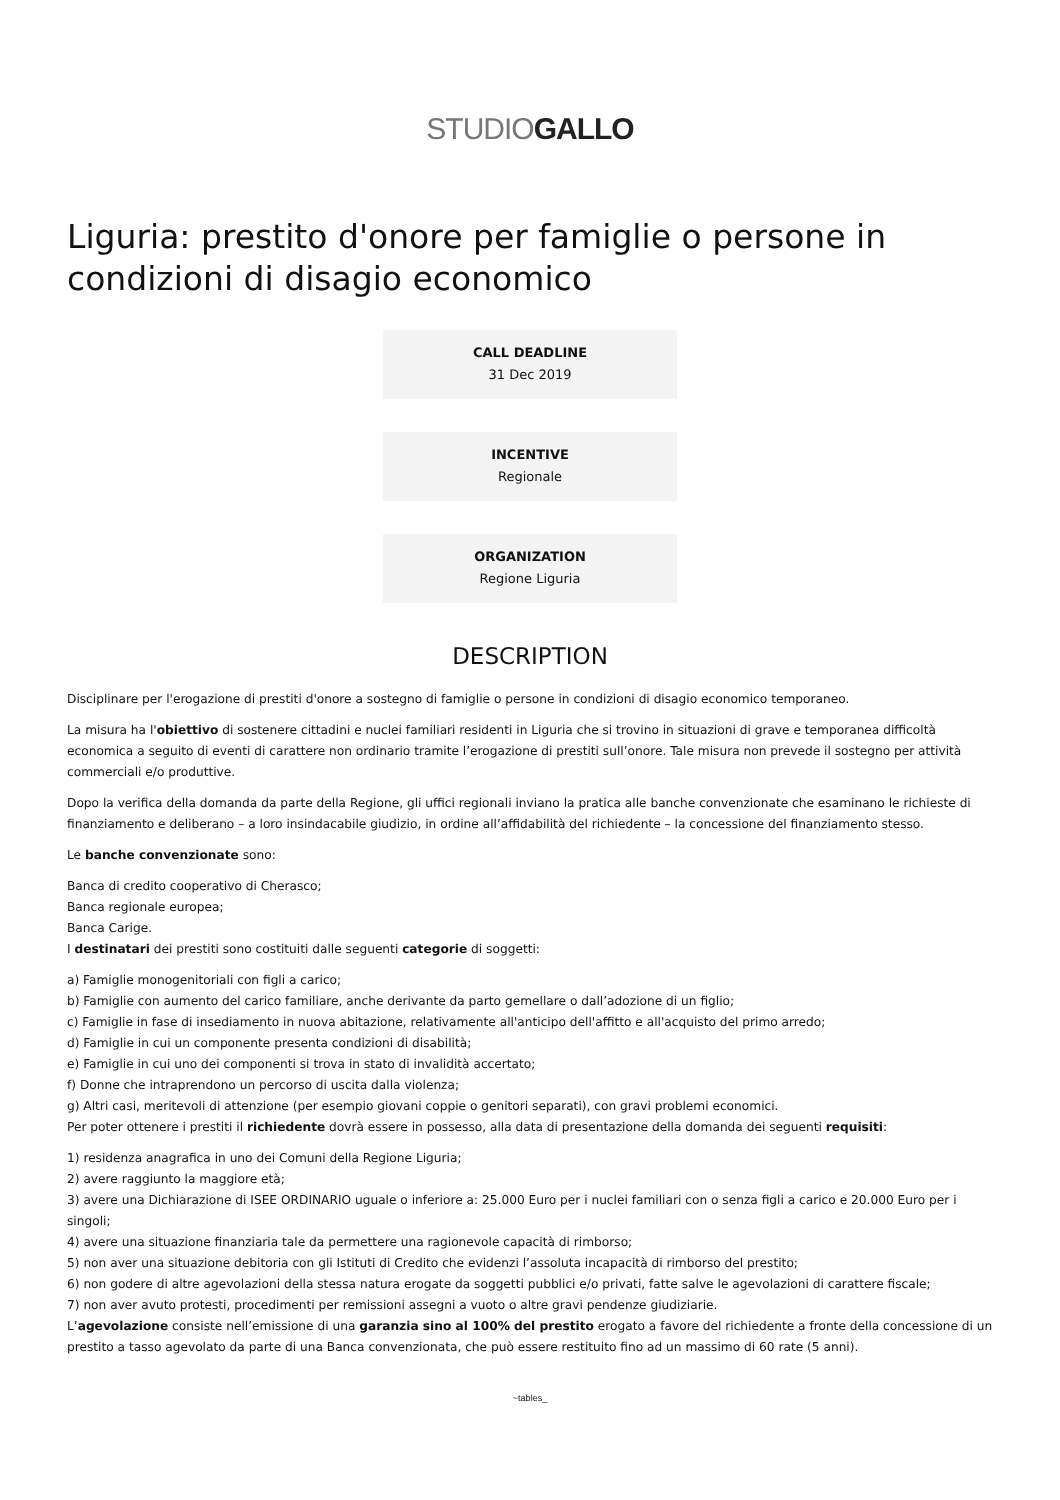STUDIOGALLO
Liguria: prestito d'onore per famiglie o persone in condizioni di disagio economico
CALL DEADLINE
31 Dec 2019
INCENTIVE
Regionale
ORGANIZATION
Regione Liguria
DESCRIPTION
Disciplinare per l'erogazione di prestiti d'onore a sostegno di famiglie o persone in condizioni di disagio economico temporaneo.
La misura ha l'obiettivo di sostenere cittadini e nuclei familiari residenti in Liguria che si trovino in situazioni di grave e temporanea difficoltà economica a seguito di eventi di carattere non ordinario tramite l’erogazione di prestiti sull’onore. Tale misura non prevede il sostegno per attività commerciali e/o produttive.
Dopo la verifica della domanda da parte della Regione, gli uffici regionali inviano la pratica alle banche convenzionate che esaminano le richieste di finanziamento e deliberano – a loro insindacabile giudizio, in ordine all’affidabilità del richiedente – la concessione del finanziamento stesso.
Le banche convenzionate sono:
Banca di credito cooperativo di Cherasco;
Banca regionale europea;
Banca Carige.
I destinatari dei prestiti sono costituiti dalle seguenti categorie di soggetti:
a) Famiglie monogenitoriali con figli a carico;
b) Famiglie con aumento del carico familiare, anche derivante da parto gemellare o dall’adozione di un figlio;
c) Famiglie in fase di insediamento in nuova abitazione, relativamente all'anticipo dell'affitto e all'acquisto del primo arredo;
d) Famiglie in cui un componente presenta condizioni di disabilità;
e) Famiglie in cui uno dei componenti si trova in stato di invalidità accertato;
f) Donne che intraprendono un percorso di uscita dalla violenza;
g) Altri casi, meritevoli di attenzione (per esempio giovani coppie o genitori separati), con gravi problemi economici.
Per poter ottenere i prestiti il richiedente dovrà essere in possesso, alla data di presentazione della domanda dei seguenti requisiti:
1) residenza anagrafica in uno dei Comuni della Regione Liguria;
2) avere raggiunto la maggiore età;
3) avere una Dichiarazione di ISEE ORDINARIO uguale o inferiore a: 25.000 Euro per i nuclei familiari con o senza figli a carico e 20.000 Euro per i singoli;
4) avere una situazione finanziaria tale da permettere una ragionevole capacità di rimborso;
5) non aver una situazione debitoria con gli Istituti di Credito che evidenzi l’assoluta incapacità di rimborso del prestito;
6) non godere di altre agevolazioni della stessa natura erogate da soggetti pubblici e/o privati, fatte salve le agevolazioni di carattere fiscale;
7) non aver avuto protesti, procedimenti per remissioni assegni a vuoto o altre gravi pendenze giudiziarie.
L’agevolazione consiste nell’emissione di una garanzia sino al 100% del prestito erogato a favore del richiedente a fronte della concessione di un prestito a tasso agevolato da parte di una Banca convenzionata, che può essere restituito fino ad un massimo di 60 rate (5 anni).
~tables_